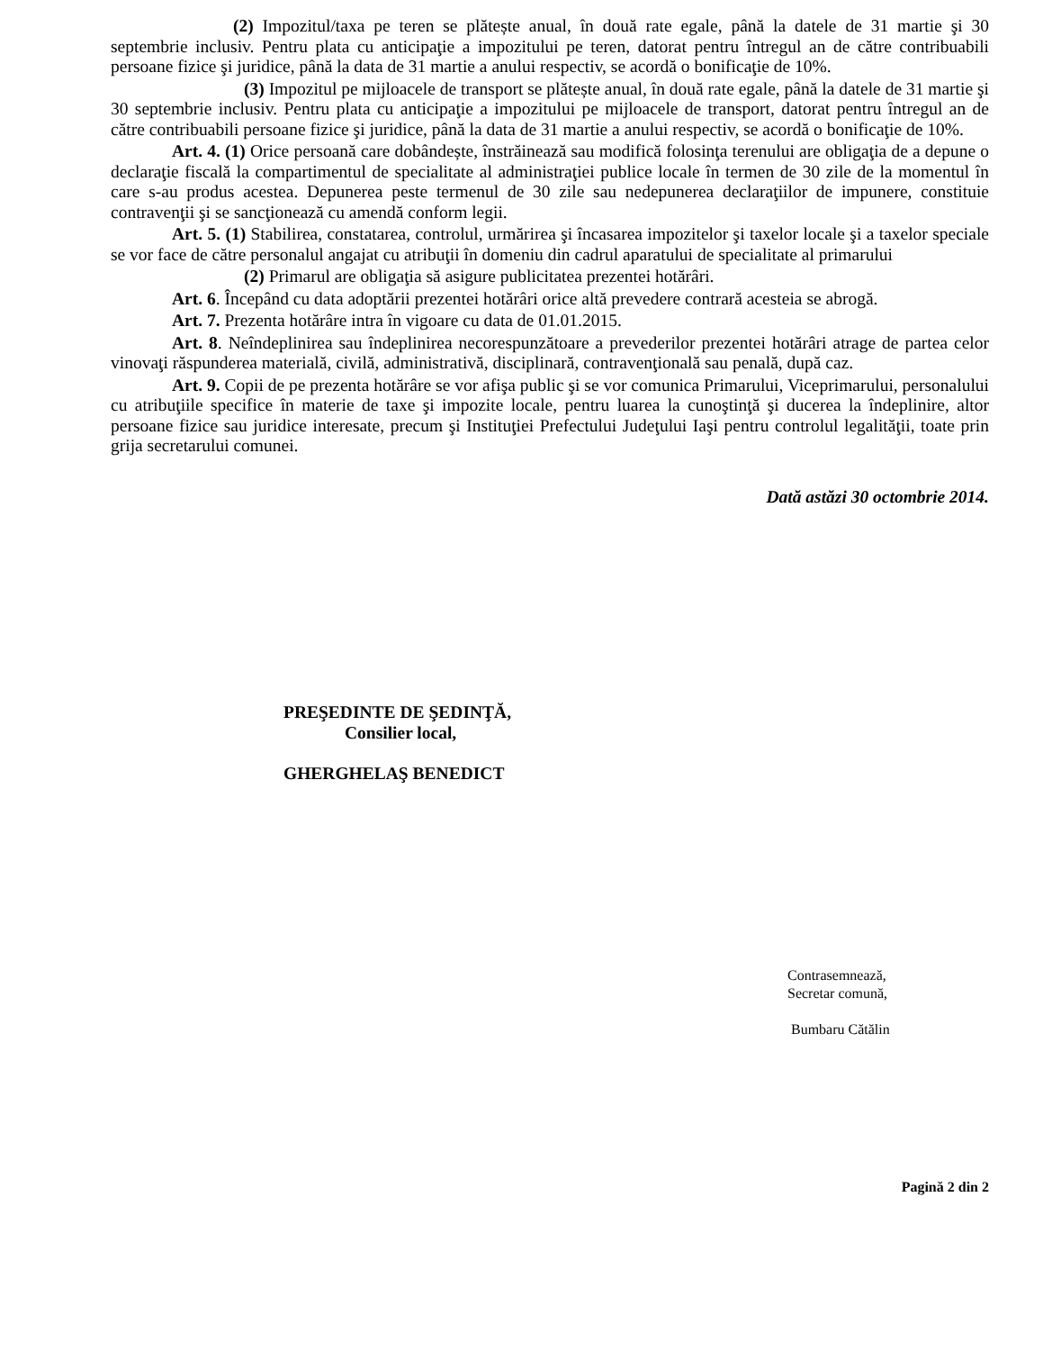(2) Impozitul/taxa pe teren se plătește anual, în două rate egale, până la datele de 31 martie şi 30 septembrie inclusiv. Pentru plata cu anticipaţie a impozitului pe teren, datorat pentru întregul an de către contribuabili persoane fizice şi juridice, până la data de 31 martie a anului respectiv, se acordă o bonificaţie de 10%.
(3) Impozitul pe mijloacele de transport se plătește anual, în două rate egale, până la datele de 31 martie şi 30 septembrie inclusiv. Pentru plata cu anticipaţie a impozitului pe mijloacele de transport, datorat pentru întregul an de către contribuabili persoane fizice şi juridice, până la data de 31 martie a anului respectiv, se acordă o bonificaţie de 10%.
Art. 4. (1) Orice persoană care dobândește, înstrăinează sau modifică folosinţa terenului are obligaţia de a depune o declaraţie fiscală la compartimentul de specialitate al administraţiei publice locale în termen de 30 zile de la momentul în care s-au produs acestea. Depunerea peste termenul de 30 zile sau nedepunerea declaraţiilor de impunere, constituie contravenţii şi se sancţionează cu amendă conform legii.
Art. 5. (1) Stabilirea, constatarea, controlul, urmărirea şi încasarea impozitelor şi taxelor locale şi a taxelor speciale se vor face de către personalul angajat cu atribuţii în domeniu din cadrul aparatului de specialitate al primarului
(2) Primarul are obligaţia să asigure publicitatea prezentei hotărâri.
Art. 6. Începând cu data adoptării prezentei hotărâri orice altă prevedere contrară acesteia se abrogă.
Art. 7. Prezenta hotărâre intra în vigoare cu data de 01.01.2015.
Art. 8. Neîndeplinirea sau îndeplinirea necorespunzătoare a prevederilor prezentei hotărâri atrage de partea celor vinovaţi răspunderea materială, civilă, administrativă, disciplinară, contravenţională sau penală, după caz.
Art. 9. Copii de pe prezenta hotărâre se vor afişa public şi se vor comunica Primarului, Viceprimarului, personalului cu atribuţiile specifice în materie de taxe şi impozite locale, pentru luarea la cunoştinţă şi ducerea la îndeplinire, altor persoane fizice sau juridice interesate, precum şi Instituţiei Prefectului Judeţului Iaşi pentru controlul legalităţii, toate prin grija secretarului comunei.
Dată astăzi 30 octombrie 2014.
PREŞEDINTE DE ŞEDINŢĂ,
Consilier local,
GHERGHELAŞ BENEDICT
Contrasemnează,
Secretar comună,
Bumbaru Cătălin
Pagină 2 din 2